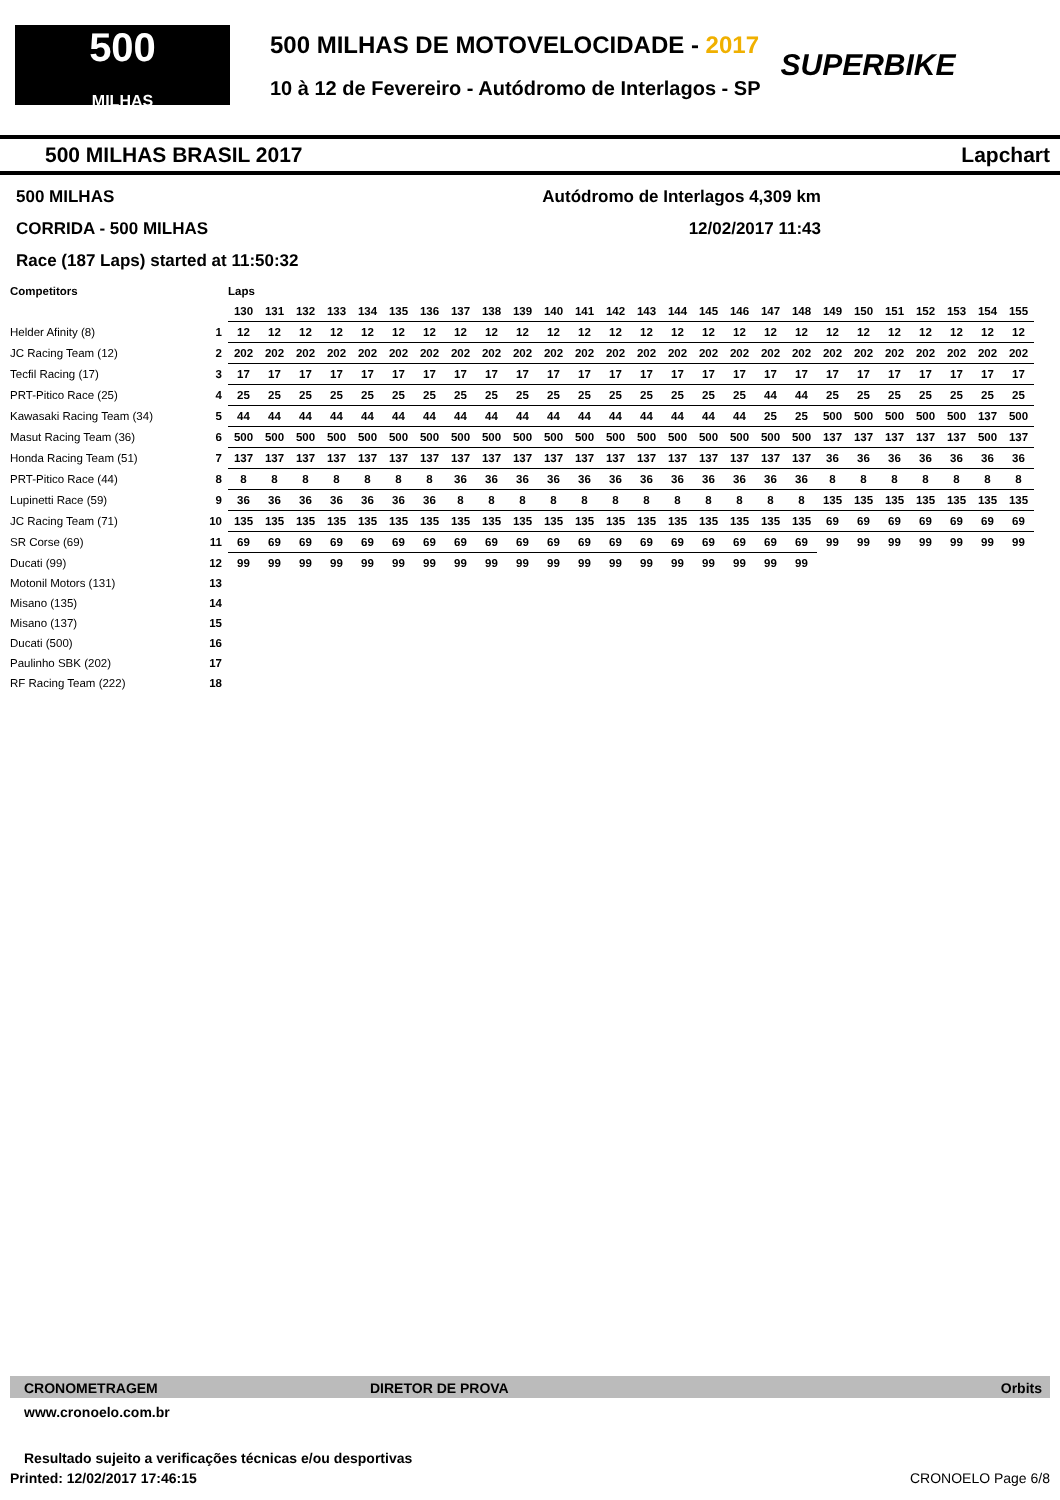500
MILHAS
500 MILHAS DE MOTOVELOCIDADE - 2017
10 à 12 de Fevereiro - Autódromo de Interlagos - SP
SUPERBIKE
500 MILHAS BRASIL 2017 Lapchart
500 MILHAS Autódromo de Interlagos 4,309 km
CORRIDA - 500 MILHAS 12/02/2017 11:43
Race (187 Laps) started at 11:50:32
| Competitors | | Laps | | | | | | | | | | | | | | | | | | | | | | | | | |
| --- | --- | --- | --- | --- | --- | --- | --- | --- | --- | --- | --- | --- | --- | --- | --- | --- | --- | --- | --- | --- | --- | --- | --- | --- | --- | --- | --- |
| | | 130 | 131 | 132 | 133 | 134 | 135 | 136 | 137 | 138 | 139 | 140 | 141 | 142 | 143 | 144 | 145 | 146 | 147 | 148 | 149 | 150 | 151 | 152 | 153 | 154 | 155 |
| Helder Afinity (8) | 1 | 12 | 12 | 12 | 12 | 12 | 12 | 12 | 12 | 12 | 12 | 12 | 12 | 12 | 12 | 12 | 12 | 12 | 12 | 12 | 12 | 12 | 12 | 12 | 12 | 12 | 12 |
| JC Racing Team (12) | 2 | 202 | 202 | 202 | 202 | 202 | 202 | 202 | 202 | 202 | 202 | 202 | 202 | 202 | 202 | 202 | 202 | 202 | 202 | 202 | 202 | 202 | 202 | 202 | 202 | 202 | 202 |
| Tecfil Racing (17) | 3 | 17 | 17 | 17 | 17 | 17 | 17 | 17 | 17 | 17 | 17 | 17 | 17 | 17 | 17 | 17 | 17 | 17 | 17 | 17 | 17 | 17 | 17 | 17 | 17 | 17 | 17 |
| PRT-Pitico Race (25) | 4 | 25 | 25 | 25 | 25 | 25 | 25 | 25 | 25 | 25 | 25 | 25 | 25 | 25 | 25 | 25 | 25 | 25 | 44 | 44 | 25 | 25 | 25 | 25 | 25 | 25 | 25 |
| Kawasaki Racing Team (34) | 5 | 44 | 44 | 44 | 44 | 44 | 44 | 44 | 44 | 44 | 44 | 44 | 44 | 44 | 44 | 44 | 44 | 44 | 25 | 25 | 500 | 500 | 500 | 500 | 500 | 137 | 500 |
| Masut Racing Team (36) | 6 | 500 | 500 | 500 | 500 | 500 | 500 | 500 | 500 | 500 | 500 | 500 | 500 | 500 | 500 | 500 | 500 | 500 | 500 | 500 | 137 | 137 | 137 | 137 | 137 | 500 | 137 |
| Honda Racing Team (51) | 7 | 137 | 137 | 137 | 137 | 137 | 137 | 137 | 137 | 137 | 137 | 137 | 137 | 137 | 137 | 137 | 137 | 137 | 137 | 137 | 36 | 36 | 36 | 36 | 36 | 36 | 36 |
| PRT-Pitico Race (44) | 8 | 8 | 8 | 8 | 8 | 8 | 8 | 8 | 36 | 36 | 36 | 36 | 36 | 36 | 36 | 36 | 36 | 36 | 36 | 36 | 8 | 8 | 8 | 8 | 8 | 8 | 8 |
| Lupinetti Race (59) | 9 | 36 | 36 | 36 | 36 | 36 | 36 | 36 | 8 | 8 | 8 | 8 | 8 | 8 | 8 | 8 | 8 | 8 | 8 | 8 | 135 | 135 | 135 | 135 | 135 | 135 | 135 |
| JC Racing Team (71) | 10 | 135 | 135 | 135 | 135 | 135 | 135 | 135 | 135 | 135 | 135 | 135 | 135 | 135 | 135 | 135 | 135 | 135 | 135 | 135 | 69 | 69 | 69 | 69 | 69 | 69 | 69 |
| SR Corse (69) | 11 | 69 | 69 | 69 | 69 | 69 | 69 | 69 | 69 | 69 | 69 | 69 | 69 | 69 | 69 | 69 | 69 | 69 | 69 | 69 | 99 | 99 | 99 | 99 | 99 | 99 | 99 |
| Ducati (99) | 12 | 99 | 99 | 99 | 99 | 99 | 99 | 99 | 99 | 99 | 99 | 99 | 99 | 99 | 99 | 99 | 99 | 99 | 99 | 99 | | | | | | | |
| Motonil Motors (131) | 13 | | | | | | | | | | | | | | | | | | | | | | | | | | |
| Misano (135) | 14 | | | | | | | | | | | | | | | | | | | | | | | | | | |
| Misano (137) | 15 | | | | | | | | | | | | | | | | | | | | | | | | | | |
| Ducati (500) | 16 | | | | | | | | | | | | | | | | | | | | | | | | | | |
| Paulinho SBK (202) | 17 | | | | | | | | | | | | | | | | | | | | | | | | | | |
| RF Racing Team (222) | 18 | | | | | | | | | | | | | | | | | | | | | | | | | | |
CRONOMETRAGEM DIRETOR DE PROVA Orbits
www.cronoelo.com.br
Resultado sujeito a verificações técnicas e/ou desportivas
Printed: 12/02/2017 17:46:15 CRONOELO Page 6/8